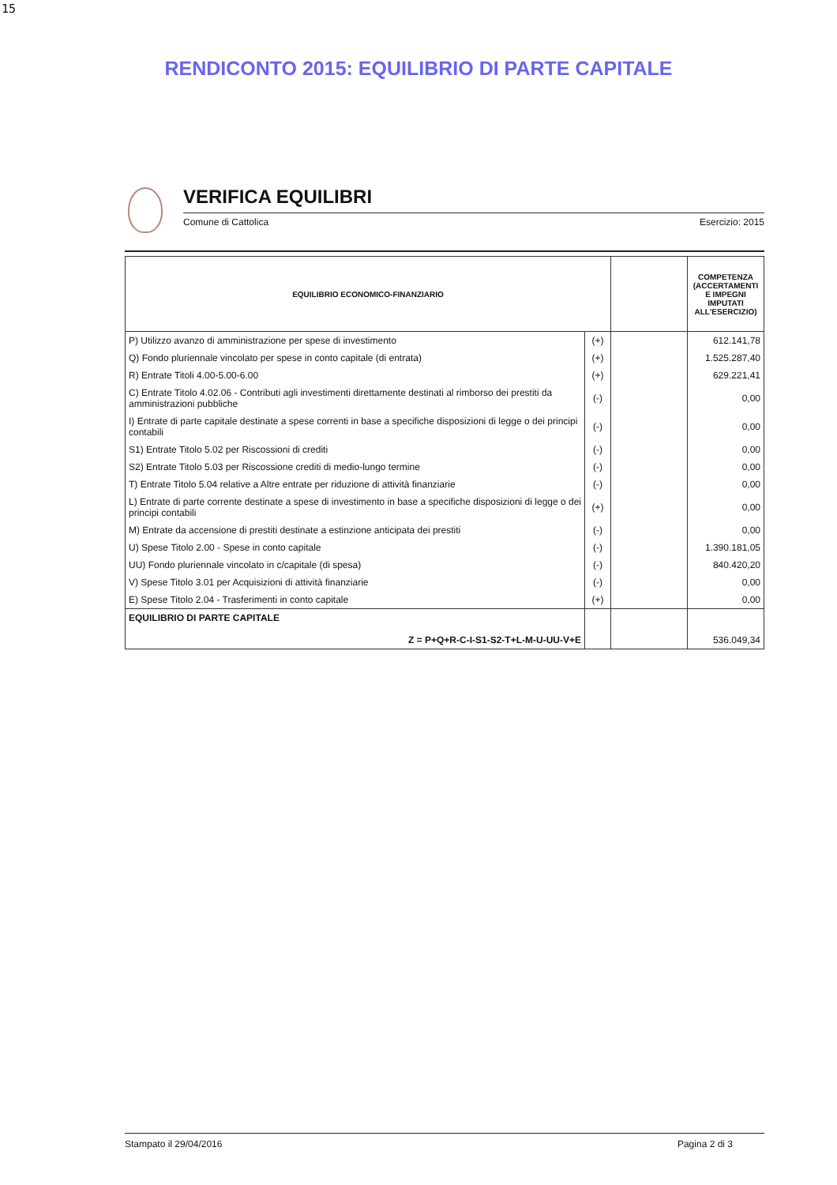15
RENDICONTO 2015: EQUILIBRIO DI PARTE CAPITALE
VERIFICA EQUILIBRI
Comune di Cattolica Esercizio: 2015
| EQUILIBRIO ECONOMICO-FINANZIARIO | | | COMPETENZA (ACCERTAMENTI E IMPEGNI IMPUTATI ALL'ESERCIZIO) |
| --- | --- | --- | --- |
| P) Utilizzo avanzo di amministrazione per spese di investimento | (+) | | 612.141,78 |
| Q) Fondo pluriennale vincolato per spese in conto capitale (di entrata) | (+) | | 1.525.287,40 |
| R) Entrate Titoli 4.00-5.00-6.00 | (+) | | 629.221,41 |
| C) Entrate Titolo 4.02.06 - Contributi agli investimenti direttamente destinati al rimborso dei prestiti da amministrazioni pubbliche | (-) | | 0,00 |
| I) Entrate di parte capitale destinate a spese correnti in base a specifiche disposizioni di legge o dei principi contabili | (-) | | 0,00 |
| S1) Entrate Titolo 5.02 per Riscossioni di crediti | (-) | | 0,00 |
| S2) Entrate Titolo 5.03 per Riscossione crediti di medio-lungo termine | (-) | | 0,00 |
| T) Entrate Titolo 5.04 relative a Altre entrate per riduzione di attività finanziarie | (-) | | 0,00 |
| L) Entrate di parte corrente destinate a spese di investimento in base a specifiche disposizioni di legge o dei principi contabili | (+) | | 0,00 |
| M) Entrate da accensione di prestiti destinate a estinzione anticipata dei prestiti | (-) | | 0,00 |
| U) Spese Titolo 2.00 - Spese in conto capitale | (-) | | 1.390.181,05 |
| UU) Fondo pluriennale vincolato in c/capitale (di spesa) | (-) | | 840.420,20 |
| V) Spese Titolo 3.01 per Acquisizioni di attività finanziarie | (-) | | 0,00 |
| E) Spese Titolo 2.04 - Trasferimenti in conto capitale | (+) | | 0,00 |
| EQUILIBRIO DI PARTE CAPITALE Z = P+Q+R-C-I-S1-S2-T+L-M-U-UU-V+E | | | 536.049,34 |
Stampato il 29/04/2016 Pagina 2 di 3